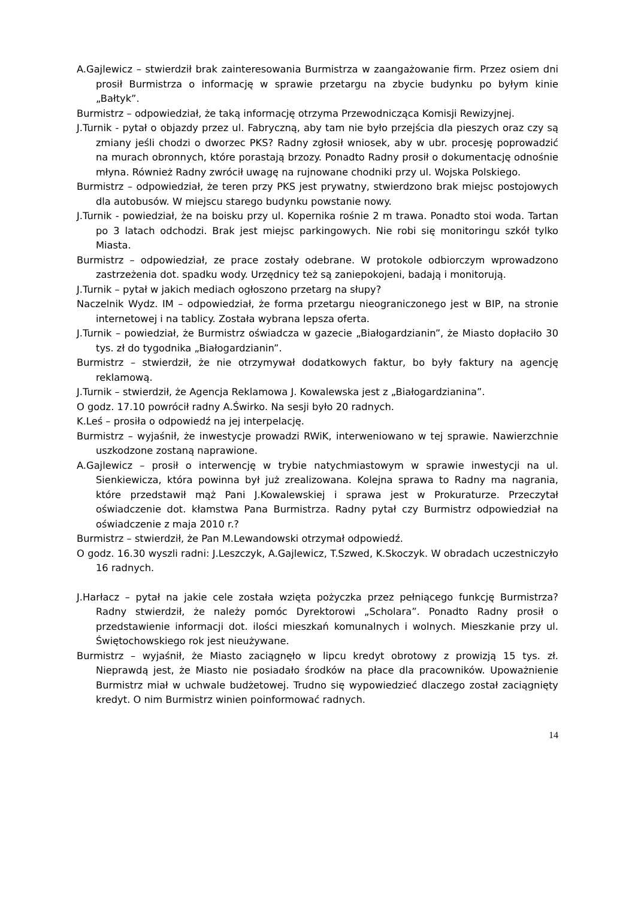A.Gajlewicz – stwierdził brak zainteresowania Burmistrza w zaangażowanie firm. Przez osiem dni prosił Burmistrza o informację w sprawie przetargu na zbycie budynku po byłym kinie „Bałtyk”.
Burmistrz – odpowiedział, że taką informację otrzyma Przewodnicząca Komisji Rewizyjnej.
J.Turnik - pytał o objazdy przez ul. Fabryczną, aby tam nie było przejścia dla pieszych oraz czy są zmiany jeśli chodzi o dworzec PKS? Radny zgłosił wniosek, aby w ubr. procesję poprowadzić na murach obronnych, które porastają brzozy. Ponadto Radny prosił o dokumentację odnośnie młyna. Również Radny zwrócił uwagę na rujnowane chodniki przy ul. Wojska Polskiego.
Burmistrz – odpowiedział, że teren przy PKS jest prywatny, stwierdzono brak miejsc postojowych dla autobusów. W miejscu starego budynku powstanie nowy.
J.Turnik - powiedział, że na boisku przy ul. Kopernika rośnie 2 m trawa. Ponadto stoi woda. Tartan po 3 latach odchodzi. Brak jest miejsc parkingowych. Nie robi się monitoringu szkół tylko Miasta.
Burmistrz – odpowiedział, ze prace zostały odebrane. W protokole odbiorczym wprowadzono zastrzeżenia dot. spadku wody. Urzędnicy też są zaniepokojeni, badają i monitorują.
J.Turnik – pytał w jakich mediach ogłoszono przetarg na słupy?
Naczelnik Wydz. IM – odpowiedział, że forma przetargu nieograniczonego jest w BIP, na stronie internetowej i na tablicy. Została wybrana lepsza oferta.
J.Turnik – powiedział, że Burmistrz oświadcza w gazecie „Białogardzianin”, że Miasto dopłaciło 30 tys. zł do tygodnika „Białogardzianin”.
Burmistrz – stwierdził, że nie otrzymywał dodatkowych faktur, bo były faktury na agencję reklamową.
J.Turnik – stwierdził, że Agencja Reklamowa J. Kowalewska jest z „Białogardzianina”.
O godz. 17.10 powrócił radny A.Świrko. Na sesji było 20 radnych.
K.Leś – prosiła o odpowiedź na jej interpelację.
Burmistrz – wyjaśnił, że inwestycje prowadzi RWiK, interweniowano w tej sprawie. Nawierzchnie uszkodzone zostaną naprawione.
A.Gajlewicz – prosił o interwencję w trybie natychmiastowym w sprawie inwestycji na ul. Sienkiewicza, która powinna był już zrealizowana. Kolejna sprawa to Radny ma nagrania, które przedstawił mąż Pani J.Kowalewskiej i sprawa jest w Prokuraturze. Przeczytał oświadczenie dot. kłamstwa Pana Burmistrza. Radny pytał czy Burmistrz odpowiedział na oświadczenie z maja 2010 r.?
Burmistrz – stwierdził, że Pan M.Lewandowski otrzymał odpowiedź.
O godz. 16.30 wyszli radni: J.Leszczyk, A.Gajlewicz, T.Szwed, K.Skoczyk. W obradach uczestniczyło 16 radnych.
J.Harłacz – pytał na jakie cele została wzięta pożyczka przez pełniącego funkcję Burmistrza? Radny stwierdził, że należy pomóc Dyrektorowi „Scholara”. Ponadto Radny prosił o przedstawienie informacji dot. ilości mieszkań komunalnych i wolnych. Mieszkanie przy ul. Świętochowskiego rok jest nieużywane.
Burmistrz – wyjaśnił, że Miasto zaciągnęło w lipcu kredyt obrotowy z prowizją 15 tys. zł. Nieprawdą jest, że Miasto nie posiadało środków na płace dla pracowników. Upoważnienie Burmistrz miał w uchwale budżetowej. Trudno się wypowiedzieć dlaczego został zaciągnięty kredyt. O nim Burmistrz winien poinformować radnych.
14